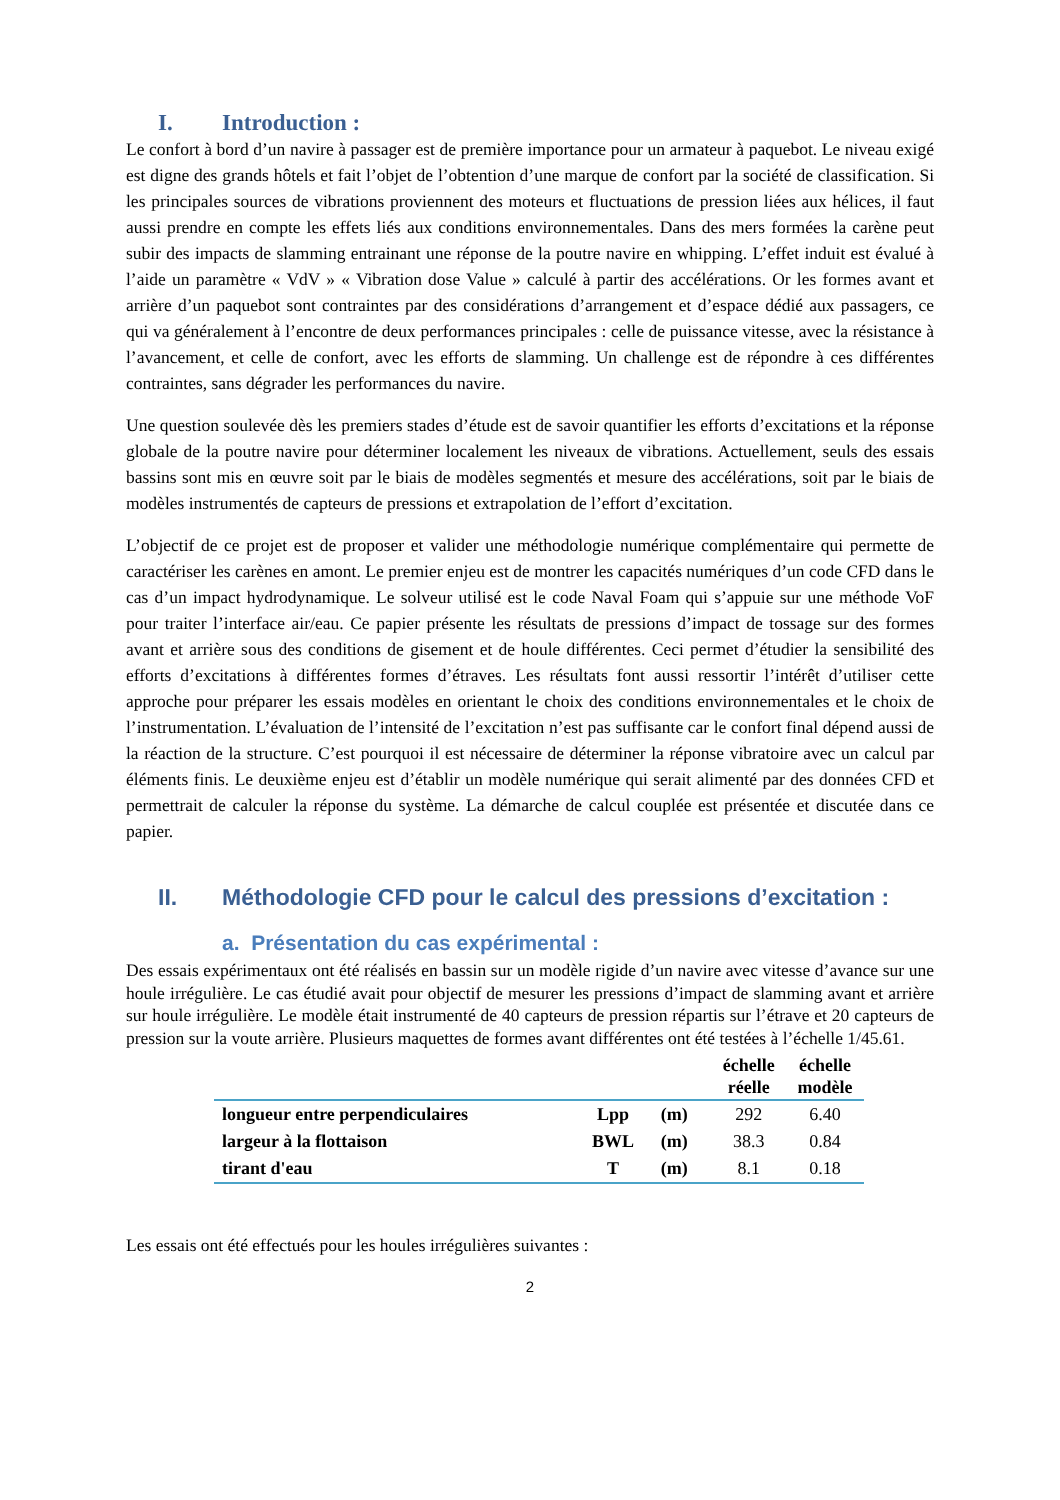I. Introduction :
Le confort à bord d’un navire à passager est de première importance pour un armateur à paquebot. Le niveau exigé est digne des grands hôtels et fait l’objet de l’obtention d’une marque de confort par la société de classification. Si les principales sources de vibrations proviennent des moteurs et fluctuations de pression liées aux hélices, il faut aussi prendre en compte les effets liés aux conditions environnementales. Dans des mers formées la carène peut subir des impacts de slamming entrainant une réponse de la poutre navire en whipping. L’effet induit est évalué à l’aide un paramètre « VdV » « Vibration dose Value » calculé à partir des accélérations. Or les formes avant et arrière d’un paquebot sont contraintes par des considérations d’arrangement et d’espace dédié aux passagers, ce qui va généralement à l’encontre de deux performances principales : celle de puissance vitesse, avec la résistance à l’avancement, et celle de confort, avec les efforts de slamming. Un challenge est de répondre à ces différentes contraintes, sans dégrader les performances du navire.
Une question soulevée dès les premiers stades d’étude est de savoir quantifier les efforts d’excitations et la réponse globale de la poutre navire pour déterminer localement les niveaux de vibrations. Actuellement, seuls des essais bassins sont mis en œuvre soit par le biais de modèles segmentés et mesure des accélérations, soit par le biais de modèles instrumentés de capteurs de pressions et extrapolation de l’effort d’excitation.
L’objectif de ce projet est de proposer et valider une méthodologie numérique complémentaire qui permette de caractériser les carènes en amont. Le premier enjeu est de montrer les capacités numériques d’un code CFD dans le cas d’un impact hydrodynamique. Le solveur utilisé est le code Naval Foam qui s’appuie sur une méthode VoF pour traiter l’interface air/eau. Ce papier présente les résultats de pressions d’impact de tossage sur des formes avant et arrière sous des conditions de gisement et de houle différentes. Ceci permet d’étudier la sensibilité des efforts d’excitations à différentes formes d’étraves. Les résultats font aussi ressortir l’intérêt d’utiliser cette approche pour préparer les essais modèles en orientant le choix des conditions environnementales et le choix de l’instrumentation. L’évaluation de l’intensité de l’excitation n’est pas suffisante car le confort final dépend aussi de la réaction de la structure. C’est pourquoi il est nécessaire de déterminer la réponse vibratoire avec un calcul par éléments finis. Le deuxième enjeu est d’établir un modèle numérique qui serait alimenté par des données CFD et permettrait de calculer la réponse du système. La démarche de calcul couplée est présentée et discutée dans ce papier.
II. Méthodologie CFD pour le calcul des pressions d’excitation :
a. Présentation du cas expérimental :
Des essais expérimentaux ont été réalisés en bassin sur un modèle rigide d’un navire avec vitesse d’avance sur une houle irrégulière. Le cas étudié avait pour objectif de mesurer les pressions d’impact de slamming avant et arrière sur houle irrégulière. Le modèle était instrumenté de 40 capteurs de pression répartis sur l’étrave et 20 capteurs de pression sur la voute arrière. Plusieurs maquettes de formes avant différentes ont été testées à l’échelle 1/45.61.
| | | | échelle réelle | échelle modèle |
| --- | --- | --- | --- | --- |
| longueur entre perpendiculaires | Lpp | (m) | 292 | 6.40 |
| largeur à la flottaison | BWL | (m) | 38.3 | 0.84 |
| tirant d'eau | T | (m) | 8.1 | 0.18 |
Les essais ont été effectués pour les houles irrégulières suivantes :
2